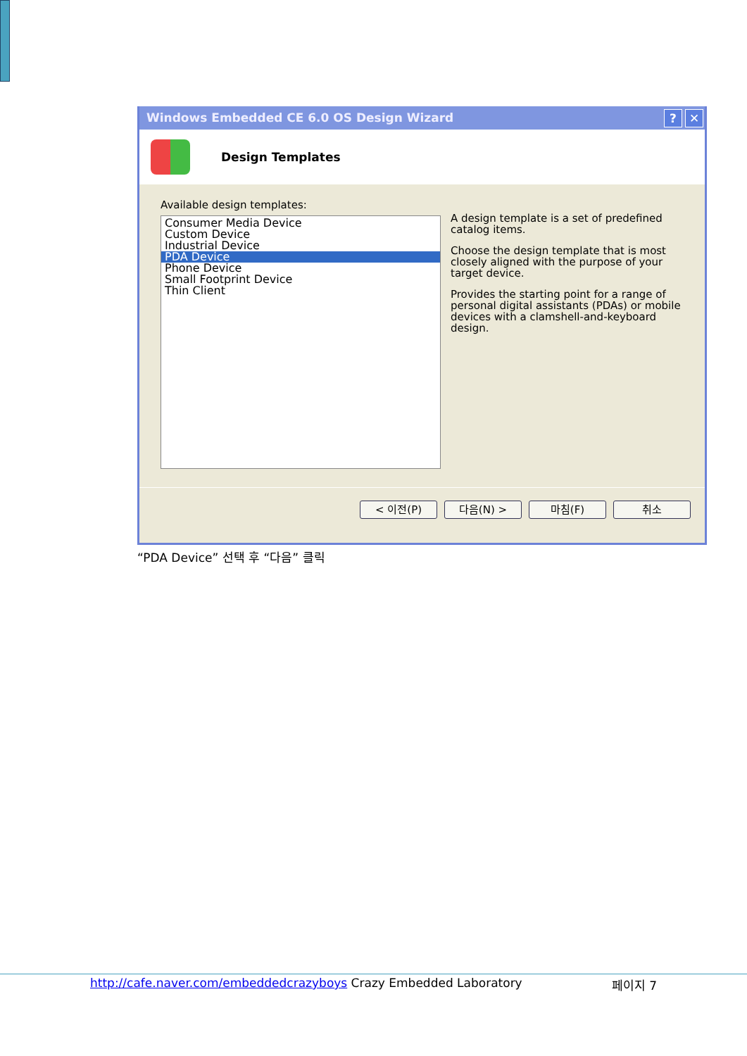Windows Embedded CE 6.0 OS Design Wizard? ✕
Design Templates
Available design templates:
Consumer Media Device
Custom Device
Industrial Device
PDA Device
Phone Device
Small Footprint Device
Thin Client
A design template is a set of predefined catalog items.
Choose the design template that is most closely aligned with the purpose of your target device.
Provides the starting point for a range of personal digital assistants (PDAs) or mobile devices with a clamshell-and-keyboard design.
< 이전(P) 다음(N) > 마침(F) 취소
“PDA Device” 선택 후 “다음” 클릭
http://cafe.naver.com/embeddedcrazyboys Crazy Embedded Laboratory 페이지 7